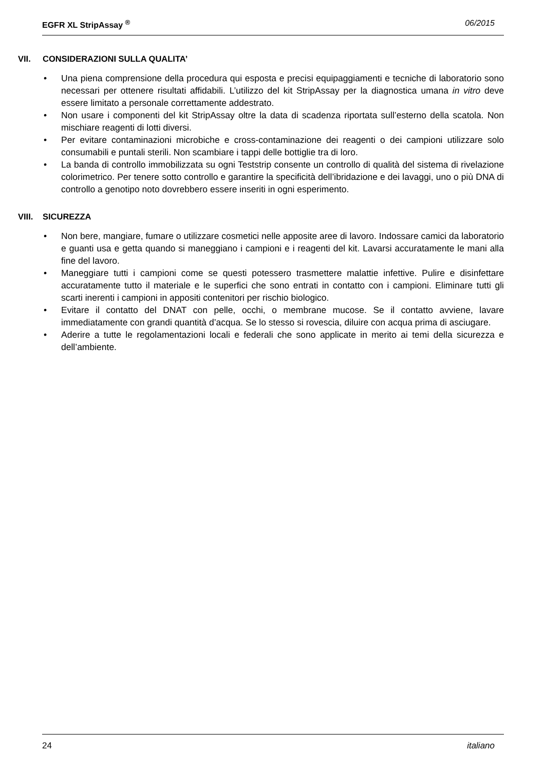EGFR XL StripAssay <sup>®</sup> 06/2015
VII. CONSIDERAZIONI SULLA QUALITA’
Una piena comprensione della procedura qui esposta e precisi equipaggiamenti e tecniche di laboratorio sono necessari per ottenere risultati affidabili. L’utilizzo del kit StripAssay per la diagnostica umana in vitro deve essere limitato a personale correttamente addestrato.
Non usare i componenti del kit StripAssay oltre la data di scadenza riportata sull’esterno della scatola. Non mischiare reagenti di lotti diversi.
Per evitare contaminazioni microbiche e cross-contaminazione dei reagenti o dei campioni utilizzare solo consumabili e puntali sterili. Non scambiare i tappi delle bottiglie tra di loro.
La banda di controllo immobilizzata su ogni Teststrip consente un controllo di qualità del sistema di rivelazione colorimetrico. Per tenere sotto controllo e garantire la specificità dell’ibridazione e dei lavaggi, uno o più DNA di controllo a genotipo noto dovrebbero essere inseriti in ogni esperimento.
VIII. SICUREZZA
Non bere, mangiare, fumare o utilizzare cosmetici nelle apposite aree di lavoro. Indossare camici da laboratorio e guanti usa e getta quando si maneggiano i campioni e i reagenti del kit. Lavarsi accuratamente le mani alla fine del lavoro.
Maneggiare tutti i campioni come se questi potessero trasmettere malattie infettive. Pulire e disinfettare accuratamente tutto il materiale e le superfici che sono entrati in contatto con i campioni. Eliminare tutti gli scarti inerenti i campioni in appositi contenitori per rischio biologico.
Evitare il contatto del DNAT con pelle, occhi, o membrane mucose. Se il contatto avviene, lavare immediatamente con grandi quantità d’acqua. Se lo stesso si rovescia, diluire con acqua prima di asciugare.
Aderire a tutte le regolamentazioni locali e federali che sono applicate in merito ai temi della sicurezza e dell’ambiente.
24 italiano